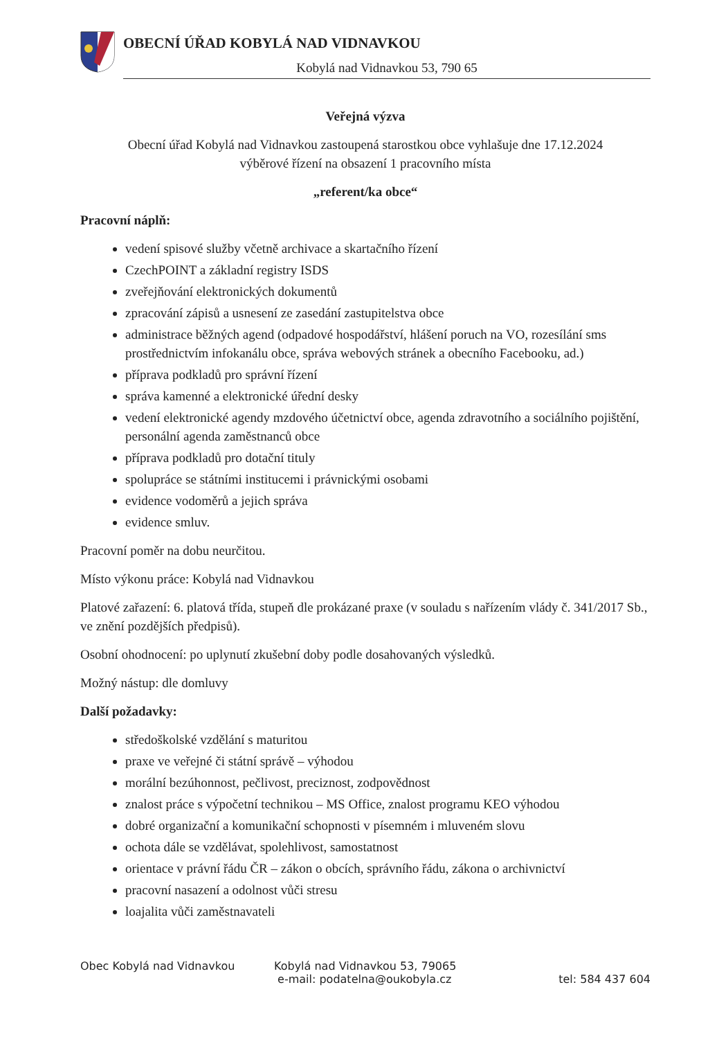OBECNÍ ÚŘAD KOBYLÁ NAD VIDNAVKOU
Kobylá nad Vidnavkou 53, 790 65
Veřejná výzva
Obecní úřad Kobylá nad Vidnavkou zastoupená starostkou obce vyhlašuje dne 17.12.2024
výběrové řízení na obsazení 1 pracovního místa
„referent/ka obce“
Pracovní náplň:
vedení spisové služby včetně archivace a skartačního řízení
CzechPOINT a základní registry ISDS
zveřejňování elektronických dokumentů
zpracování zápisů a usnesení ze zasedání zastupitelstva obce
administrace běžných agend (odpadové hospodářství, hlášení poruch na VO, rozesílání sms prostřednictvím infokanálu obce, správa webových stránek a obecního Facebooku, ad.)
příprava podkladů pro správní řízení
správa kamenné a elektronické úřední desky
vedení elektronické agendy mzdového účetnictví obce, agenda zdravotního a sociálního pojištění, personální agenda zaměstnanců obce
příprava podkladů pro dotační tituly
spolupráce se státními institucemi i právnickými osobami
evidence vodoměrů a jejich správa
evidence smluv.
Pracovní poměr na dobu neurčitou.
Místo výkonu práce: Kobylá nad Vidnavkou
Platové zařazení: 6. platová třída, stupeň dle prokázané praxe (v souladu s nařízením vlády č. 341/2017 Sb., ve znění pozdějších předpisů).
Osobní ohodnocení: po uplynutí zkušební doby podle dosahovaných výsledků.
Možný nástup: dle domluvy
Další požadavky:
středoškolské vzdělání s maturitou
praxe ve veřejné či státní správě – výhodou
morální bezúhonnost, pečlivost, preciznost, zodpovědnost
znalost práce s výpočetní technikou – MS Office, znalost programu KEO výhodou
dobré organizační a komunikační schopnosti v písemném i mluveném slovu
ochota dále se vzdělávat, spolehlivost, samostatnost
orientace v právní řádu ČR – zákon o obcích, správního řádu, zákona o archivnictví
pracovní nasazení a odolnost vůči stresu
loajalita vůči zaměstnavateli
Obec Kobylá nad Vidnavkou Kobylá nad Vidnavkou 53, 79065
e-mail: podatelna@oukobyla.cz
tel: 584 437 604